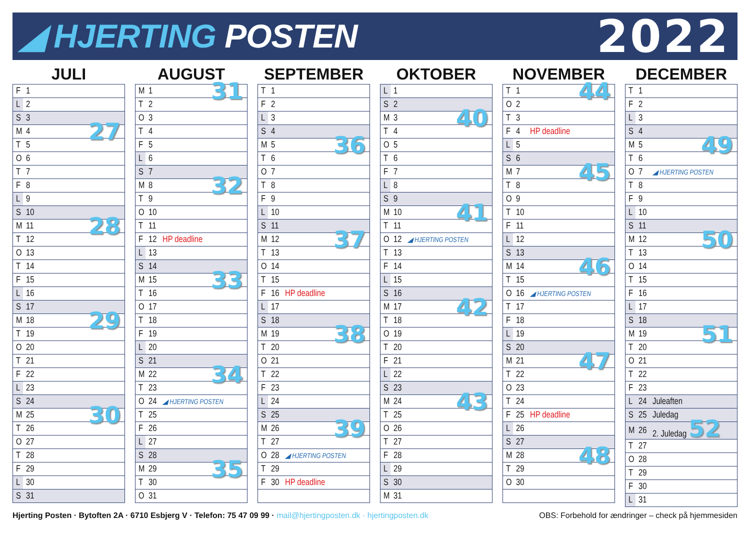◢ HJERTING POSTEN
2022
JULI
| F | 1 | |
| L | 2 | |
| S | 3 | |
| M | 4 | 27 |
| T | 5 | |
| O | 6 | |
| T | 7 | |
| F | 8 | |
| L | 9 | |
| S | 10 | |
| M | 11 | 28 |
| T | 12 | |
| O | 13 | |
| T | 14 | |
| F | 15 | |
| L | 16 | |
| S | 17 | |
| M | 18 | 29 |
| T | 19 | |
| O | 20 | |
| T | 21 | |
| F | 22 | |
| L | 23 | |
| S | 24 | |
| M | 25 | 30 |
| T | 26 | |
| O | 27 | |
| T | 28 | |
| F | 29 | |
| L | 30 | |
| S | 31 | |
AUGUST
| M | 1 | 31 |
| T | 2 | |
| O | 3 | |
| T | 4 | |
| F | 5 | |
| L | 6 | |
| S | 7 | |
| M | 8 | 32 |
| T | 9 | |
| O | 10 | |
| T | 11 | |
| F | 12 | HP deadline |
| L | 13 | |
| S | 14 | |
| M | 15 | 33 |
| T | 16 | |
| O | 17 | |
| T | 18 | |
| F | 19 | |
| L | 20 | |
| S | 21 | |
| M | 22 | 34 |
| T | 23 | |
| O | 24 | ◢ HJERTING POSTEN |
| T | 25 | |
| F | 26 | |
| L | 27 | |
| S | 28 | |
| M | 29 | 35 |
| T | 30 | |
| O | 31 | |
SEPTEMBER
| T | 1 | |
| F | 2 | |
| L | 3 | |
| S | 4 | |
| M | 5 | 36 |
| T | 6 | |
| O | 7 | |
| T | 8 | |
| F | 9 | |
| L | 10 | |
| S | 11 | |
| M | 12 | 37 |
| T | 13 | |
| O | 14 | |
| T | 15 | |
| F | 16 | HP deadline |
| L | 17 | |
| S | 18 | |
| M | 19 | 38 |
| T | 20 | |
| O | 21 | |
| T | 22 | |
| F | 23 | |
| L | 24 | |
| S | 25 | |
| M | 26 | 39 |
| T | 27 | |
| O | 28 | ◢ HJERTING POSTEN |
| T | 29 | |
| F | 30 | HP deadline |
OKTOBER
| L | 1 | |
| S | 2 | |
| M | 3 | 40 |
| T | 4 | |
| O | 5 | |
| T | 6 | |
| F | 7 | |
| L | 8 | |
| S | 9 | |
| M | 10 | 41 |
| T | 11 | |
| O | 12 | ◢ HJERTING POSTEN |
| T | 13 | |
| F | 14 | |
| L | 15 | |
| S | 16 | |
| M | 17 | 42 |
| T | 18 | |
| O | 19 | |
| T | 20 | |
| F | 21 | |
| L | 22 | |
| S | 23 | |
| M | 24 | 43 |
| T | 25 | |
| O | 26 | |
| T | 27 | |
| F | 28 | |
| L | 29 | |
| S | 30 | |
| M | 31 | |
NOVEMBER
| T | 1 | 44 |
| O | 2 | |
| T | 3 | |
| F | 4 | HP deadline |
| L | 5 | |
| S | 6 | |
| M | 7 | 45 |
| T | 8 | |
| O | 9 | |
| T | 10 | |
| F | 11 | |
| L | 12 | |
| S | 13 | |
| M | 14 | 46 |
| T | 15 | |
| O | 16 | ◢ HJERTING POSTEN |
| T | 17 | |
| F | 18 | |
| L | 19 | |
| S | 20 | |
| M | 21 | 47 |
| T | 22 | |
| O | 23 | |
| T | 24 | |
| F | 25 | HP deadline |
| L | 26 | |
| S | 27 | |
| M | 28 | 48 |
| T | 29 | |
| O | 30 | |
DECEMBER
| T | 1 | |
| F | 2 | |
| L | 3 | |
| S | 4 | |
| M | 5 | 49 |
| T | 6 | |
| O | 7 | ◢ HJERTING POSTEN |
| T | 8 | |
| F | 9 | |
| L | 10 | |
| S | 11 | |
| M | 12 | 50 |
| T | 13 | |
| O | 14 | |
| T | 15 | |
| F | 16 | |
| L | 17 | |
| S | 18 | |
| M | 19 | 51 |
| T | 20 | |
| O | 21 | |
| T | 22 | |
| F | 23 | |
| L | 24 | Juleaften |
| S | 25 | Juledag |
| M | 26 | 2. Juledag 52 |
| T | 27 | |
| O | 28 | |
| T | 29 | |
| F | 30 | |
| L | 31 | |
Hjerting Posten · Bytoften 2A · 6710 Esbjerg V · Telefon: 75 47 09 99 · mail@hjertingposten.dk · hjertingposten.dk
OBS: Forbehold for ændringer – check på hjemmesiden